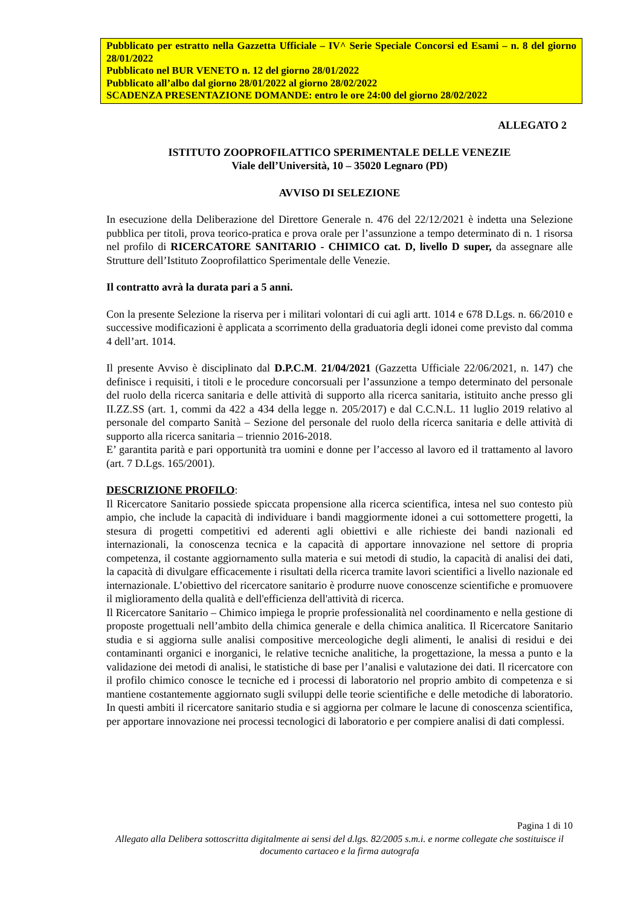Pubblicato per estratto nella Gazzetta Ufficiale – IV^ Serie Speciale Concorsi ed Esami – n. 8 del giorno 28/01/2022
Pubblicato nel BUR VENETO n. 12 del giorno 28/01/2022
Pubblicato all’albo dal giorno 28/01/2022 al giorno 28/02/2022
SCADENZA PRESENTAZIONE DOMANDE: entro le ore 24:00 del giorno 28/02/2022
ALLEGATO 2
ISTITUTO ZOOPROFILATTICO SPERIMENTALE DELLE VENEZIE
Viale dell’Università, 10 – 35020 Legnaro (PD)
AVVISO DI SELEZIONE
In esecuzione della Deliberazione del Direttore Generale n. 476 del 22/12/2021 è indetta una Selezione pubblica per titoli, prova teorico-pratica e prova orale per l’assunzione a tempo determinato di n. 1 risorsa nel profilo di RICERCATORE SANITARIO - CHIMICO cat. D, livello D super, da assegnare alle Strutture dell’Istituto Zooprofilattico Sperimentale delle Venezie.
Il contratto avrà la durata pari a 5 anni.
Con la presente Selezione la riserva per i militari volontari di cui agli artt. 1014 e 678 D.Lgs. n. 66/2010 e successive modificazioni è applicata a scorrimento della graduatoria degli idonei come previsto dal comma 4 dell’art. 1014.
Il presente Avviso è disciplinato dal D.P.C.M. 21/04/2021 (Gazzetta Ufficiale 22/06/2021, n. 147) che definisce i requisiti, i titoli e le procedure concorsuali per l’assunzione a tempo determinato del personale del ruolo della ricerca sanitaria e delle attività di supporto alla ricerca sanitaria, istituito anche presso gli II.ZZ.SS (art. 1, commi da 422 a 434 della legge n. 205/2017) e dal C.C.N.L. 11 luglio 2019 relativo al personale del comparto Sanità – Sezione del personale del ruolo della ricerca sanitaria e delle attività di supporto alla ricerca sanitaria – triennio 2016-2018.
E’ garantita parità e pari opportunità tra uomini e donne per l’accesso al lavoro ed il trattamento al lavoro (art. 7 D.Lgs. 165/2001).
DESCRIZIONE PROFILO:
Il Ricercatore Sanitario possiede spiccata propensione alla ricerca scientifica, intesa nel suo contesto più ampio, che include la capacità di individuare i bandi maggiormente idonei a cui sottomettere progetti, la stesura di progetti competitivi ed aderenti agli obiettivi e alle richieste dei bandi nazionali ed internazionali, la conoscenza tecnica e la capacità di apportare innovazione nel settore di propria competenza, il costante aggiornamento sulla materia e sui metodi di studio, la capacità di analisi dei dati, la capacità di divulgare efficacemente i risultati della ricerca tramite lavori scientifici a livello nazionale ed internazionale. L’obiettivo del ricercatore sanitario è produrre nuove conoscenze scientifiche e promuovere il miglioramento della qualità e dell'efficienza dell'attività di ricerca.
Il Ricercatore Sanitario – Chimico impiega le proprie professionalità nel coordinamento e nella gestione di proposte progettuali nell’ambito della chimica generale e della chimica analitica. Il Ricercatore Sanitario studia e si aggiorna sulle analisi compositive merceologiche degli alimenti, le analisi di residui e dei contaminanti organici e inorganici, le relative tecniche analitiche, la progettazione, la messa a punto e la validazione dei metodi di analisi, le statistiche di base per l’analisi e valutazione dei dati. Il ricercatore con il profilo chimico conosce le tecniche ed i processi di laboratorio nel proprio ambito di competenza e si mantiene costantemente aggiornato sugli sviluppi delle teorie scientifiche e delle metodiche di laboratorio. In questi ambiti il ricercatore sanitario studia e si aggiorna per colmare le lacune di conoscenza scientifica, per apportare innovazione nei processi tecnologici di laboratorio e per compiere analisi di dati complessi.
Pagina 1 di 10
Allegato alla Delibera sottoscritta digitalmente ai sensi del d.lgs. 82/2005 s.m.i. e norme collegate che sostituisce il documento cartaceo e la firma autografa